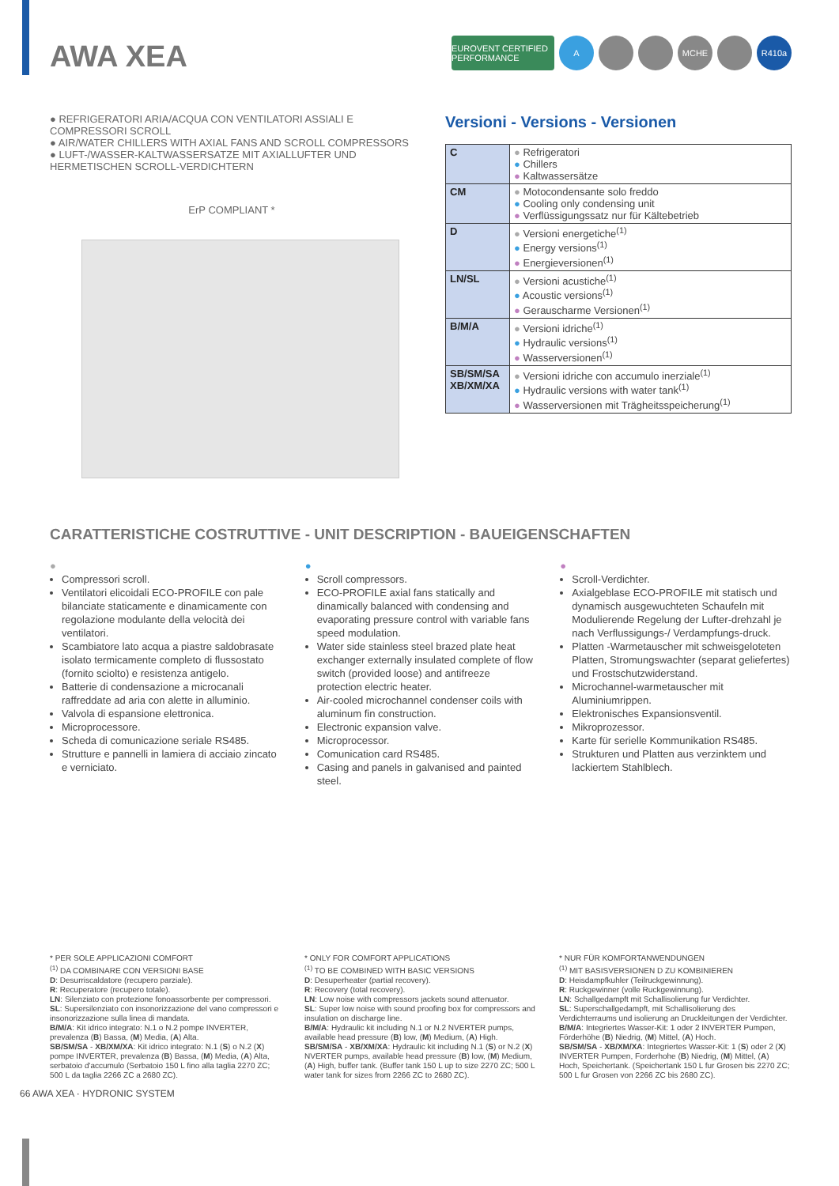AWA XEA
EUROVENT CERTIFIED PERFORMANCE A MCHE R410a
● REFRIGERATORI ARIA/ACQUA CON VENTILATORI ASSIALI E COMPRESSORI SCROLL
● AIR/WATER CHILLERS WITH AXIAL FANS AND SCROLL COMPRESSORS
● LUFT-/WASSER-KALTWASSERSATZE MIT AXIALLUFTER UND HERMETISCHEN SCROLL-VERDICHTERN
ErP COMPLIANT *
Versioni - Versions - Versionen
| C | ● Refrigeratori ● Chillers ● Kaltwassersätze |
| CM | ● Motocondensante solo freddo ● Cooling only condensing unit ● Verflüssigungssatz nur für Kältebetrieb |
| D | ● Versioni energetiche<sup>(1)</sup> ● Energy versions<sup>(1)</sup> ● Energieversionen<sup>(1)</sup> |
| LN/SL | ● Versioni acustiche<sup>(1)</sup> ● Acoustic versions<sup>(1)</sup> ● Gerauscharme Versionen<sup>(1)</sup> |
| B/M/A | ● Versioni idriche<sup>(1)</sup> ● Hydraulic versions<sup>(1)</sup> ● Wasserversionen<sup>(1)</sup> |
| SB/SM/SA XB/XM/XA | ● Versioni idriche con accumulo inerziale<sup>(1)</sup> ● Hydraulic versions with water tank<sup>(1)</sup> ● Wasserversionen mit Trägheitsspeicherung<sup>(1)</sup> |
CARATTERISTICHE COSTRUTTIVE - UNIT DESCRIPTION - BAUEIGENSCHAFTEN
●
Compressori scroll.
Ventilatori elicoidali ECO-PROFILE con pale bilanciate staticamente e dinamicamente con regolazione modulante della velocità dei ventilatori.
Scambiatore lato acqua a piastre saldobrasate isolato termicamente completo di flussostato (fornito sciolto) e resistenza antigelo.
Batterie di condensazione a microcanali raffreddate ad aria con alette in alluminio.
Valvola di espansione elettronica.
Microprocessore.
Scheda di comunicazione seriale RS485.
Strutture e pannelli in lamiera di acciaio zincato e verniciato.
●
Scroll compressors.
ECO-PROFILE axial fans statically and dinamically balanced with condensing and evaporating pressure control with variable fans speed modulation.
Water side stainless steel brazed plate heat exchanger externally insulated complete of flow switch (provided loose) and antifreeze protection electric heater.
Air-cooled microchannel condenser coils with aluminum fin construction.
Electronic expansion valve.
Microprocessor.
Comunication card RS485.
Casing and panels in galvanised and painted steel.
●
Scroll-Verdichter.
Axialgeblase ECO-PROFILE mit statisch und dynamisch ausgewuchteten Schaufeln mit Modulierende Regelung der Lufter-drehzahl je nach Verflussigungs-/ Verdampfungs-druck.
Platten -Warmetauscher mit schweisgeloteten Platten, Stromungswachter (separat geliefertes) und Frostschutzwiderstand.
Microchannel-warmetauscher mit Aluminiumrippen.
Elektronisches Expansionsventil.
Mikroprozessor.
Karte für serielle Kommunikation RS485.
Strukturen und Platten aus verzinktem und lackiertem Stahlblech.
* PER SOLE APPLICAZIONI COMFORT
<sup>(1)</sup> DA COMBINARE CON VERSIONI BASE
D: Desurriscaldatore (recupero parziale).
R: Recuperatore (recupero totale).
LN: Silenziato con protezione fonoassorbente per compressori.
SL: Supersilenziato con insonorizzazione del vano compressori e insonorizzazione sulla linea di mandata.
B/M/A: Kit idrico integrato: N.1 o N.2 pompe INVERTER, prevalenza (B) Bassa, (M) Media, (A) Alta.
SB/SM/SA - XB/XM/XA: Kit idrico integrato: N.1 (S) o N.2 (X) pompe INVERTER, prevalenza (B) Bassa, (M) Media, (A) Alta, serbatoio d'accumulo (Serbatoio 150 L fino alla taglia 2270 ZC; 500 L da taglia 2266 ZC a 2680 ZC).
* ONLY FOR COMFORT APPLICATIONS
<sup>(1)</sup> TO BE COMBINED WITH BASIC VERSIONS
D: Desuperheater (partial recovery).
R: Recovery (total recovery).
LN: Low noise with compressors jackets sound attenuator.
SL: Super low noise with sound proofing box for compressors and insulation on discharge line.
B/M/A: Hydraulic kit including N.1 or N.2 NVERTER pumps, available head pressure (B) low, (M) Medium, (A) High.
SB/SM/SA - XB/XM/XA: Hydraulic kit including N.1 (S) or N.2 (X) NVERTER pumps, available head pressure (B) low, (M) Medium, (A) High, buffer tank. (Buffer tank 150 L up to size 2270 ZC; 500 L water tank for sizes from 2266 ZC to 2680 ZC).
* NUR FÜR KOMFORTANWENDUNGEN
<sup>(1)</sup> MIT BASISVERSIONEN D ZU KOMBINIEREN
D: Heisdampfkuhler (Teilruckgewinnung).
R: Ruckgewinner (volle Ruckgewinnung).
LN: Schallgedampft mit Schallisolierung fur Verdichter.
SL: Superschallgedampft, mit Schallisolierung des Verdichterraums und isolierung an Druckleitungen der Verdichter.
B/M/A: Integriertes Wasser-Kit: 1 oder 2 INVERTER Pumpen, Förderhöhe (B) Niedrig, (M) Mittel, (A) Hoch.
SB/SM/SA - XB/XM/XA: Integriertes Wasser-Kit: 1 (S) oder 2 (X) INVERTER Pumpen, Forderhohe (B) Niedrig, (M) Mittel, (A) Hoch, Speichertank. (Speichertank 150 L fur Grosen bis 2270 ZC; 500 L fur Grosen von 2266 ZC bis 2680 ZC).
66 AWA XEA · HYDRONIC SYSTEM